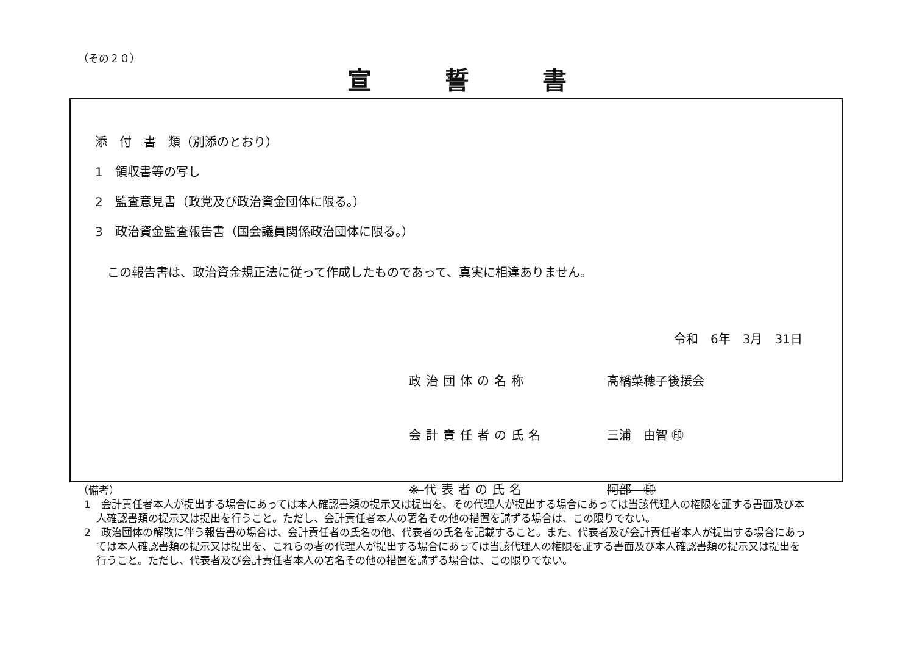（その２０）
宣誓書
添　付　書　類（別添のとおり）
1　領収書等の写し
2　監査意見書（政党及び政治資金団体に限る。）
3　政治資金監査報告書（国会議員関係政治団体に限る。）
この報告書は、政治資金規正法に従って作成したものであって、真実に相違ありません。
令和　6年　3月　31日
政治団体の名称 髙橋菜穂子後援会
会計責任者の氏名 三浦　由智 ㊞
※代表者の氏名 阿部　㊞
（備考）
1　会計責任者本人が提出する場合にあっては本人確認書類の提示又は提出を、その代理人が提出する場合にあっては当該代理人の権限を証する書面及び本人確認書類の提示又は提出を行うこと。ただし、会計責任者本人の署名その他の措置を講ずる場合は、この限りでない。
2　政治団体の解散に伴う報告書の場合は、会計責任者の氏名の他、代表者の氏名を記載すること。また、代表者及び会計責任者本人が提出する場合にあっては本人確認書類の提示又は提出を、これらの者の代理人が提出する場合にあっては当該代理人の権限を証する書面及び本人確認書類の提示又は提出を行うこと。ただし、代表者及び会計責任者本人の署名その他の措置を講ずる場合は、この限りでない。